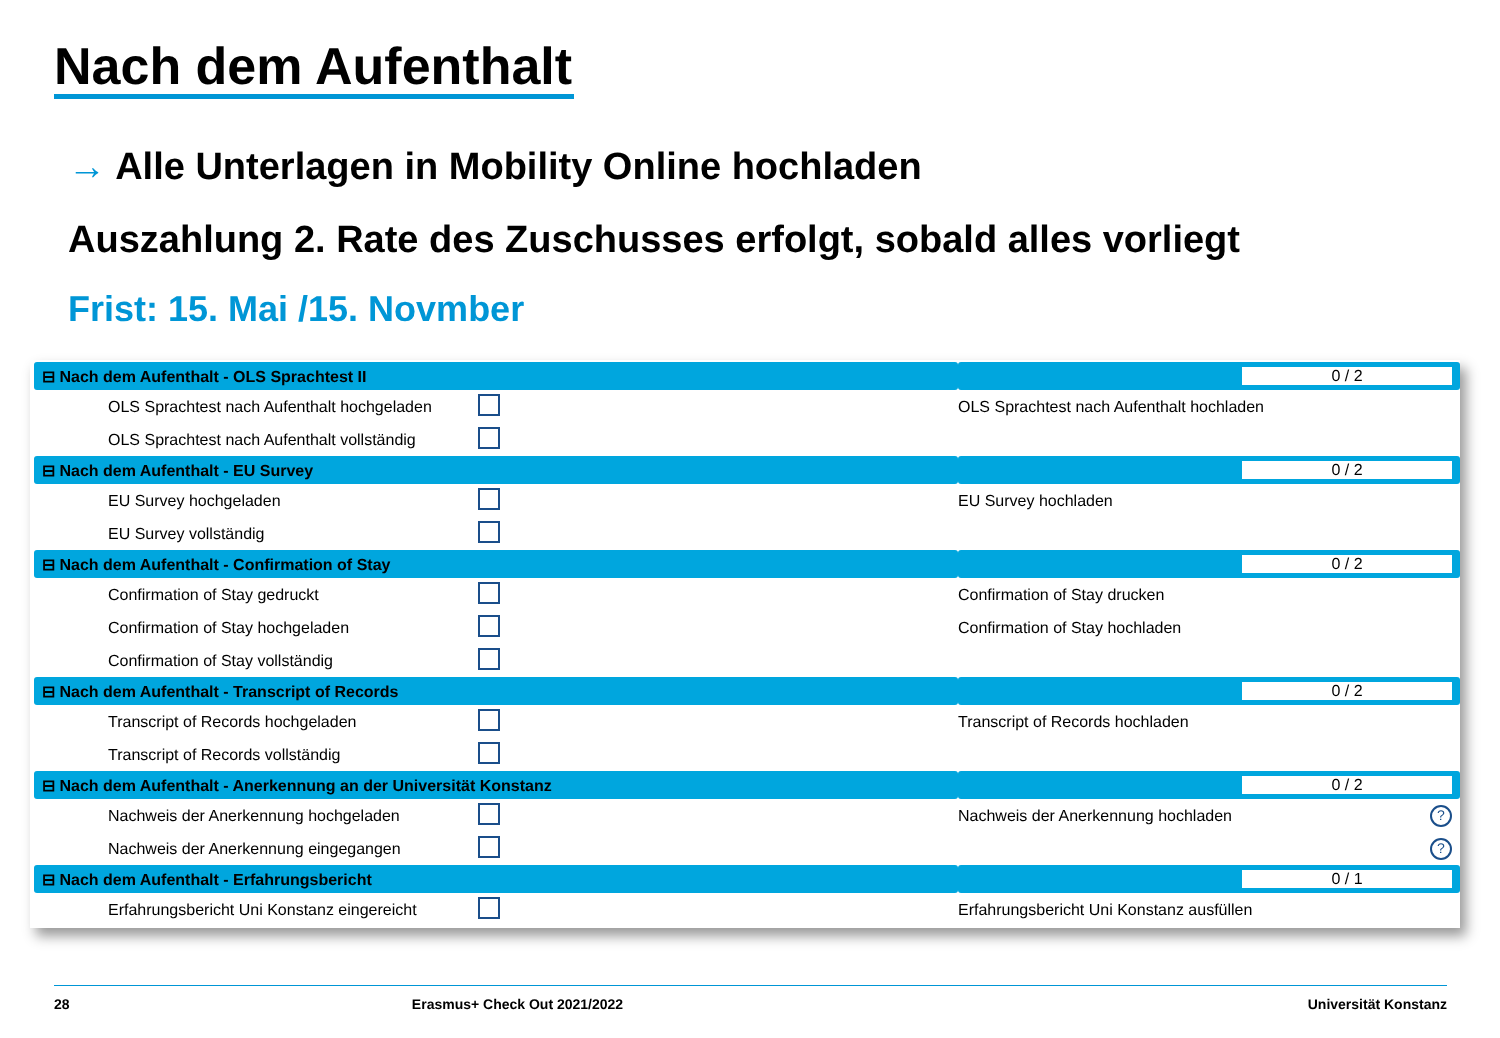Nach dem Aufenthalt
→ Alle Unterlagen in Mobility Online hochladen
Auszahlung 2. Rate des Zuschusses erfolgt, sobald alles vorliegt
Frist: 15. Mai /15. Novmber
| ⊟ Nach dem Aufenthalt - OLS Sprachtest II | | | 0 / 2 | |
| --- | --- | --- | --- | --- |
| OLS Sprachtest nach Aufenthalt hochgeladen | | | OLS Sprachtest nach Aufenthalt hochladen | |
| OLS Sprachtest nach Aufenthalt vollständig | | | | |
| ⊟ Nach dem Aufenthalt - EU Survey | | | 0 / 2 | |
| EU Survey hochgeladen | | | EU Survey hochladen | |
| EU Survey vollständig | | | | |
| ⊟ Nach dem Aufenthalt - Confirmation of Stay | | | 0 / 2 | |
| Confirmation of Stay gedruckt | | | Confirmation of Stay drucken | |
| Confirmation of Stay hochgeladen | | | Confirmation of Stay hochladen | |
| Confirmation of Stay vollständig | | | | |
| ⊟ Nach dem Aufenthalt - Transcript of Records | | | 0 / 2 | |
| Transcript of Records hochgeladen | | | Transcript of Records hochladen | |
| Transcript of Records vollständig | | | | |
| ⊟ Nach dem Aufenthalt - Anerkennung an der Universität Konstanz | | | 0 / 2 | |
| Nachweis der Anerkennung hochgeladen | | | Nachweis der Anerkennung hochladen | ? |
| Nachweis der Anerkennung eingegangen | | | | ? |
| ⊟ Nach dem Aufenthalt - Erfahrungsbericht | | | 0 / 1 | |
| Erfahrungsbericht Uni Konstanz eingereicht | | | Erfahrungsbericht Uni Konstanz ausfüllen | |
28 Erasmus+ Check Out 2021/2022 Universität Konstanz